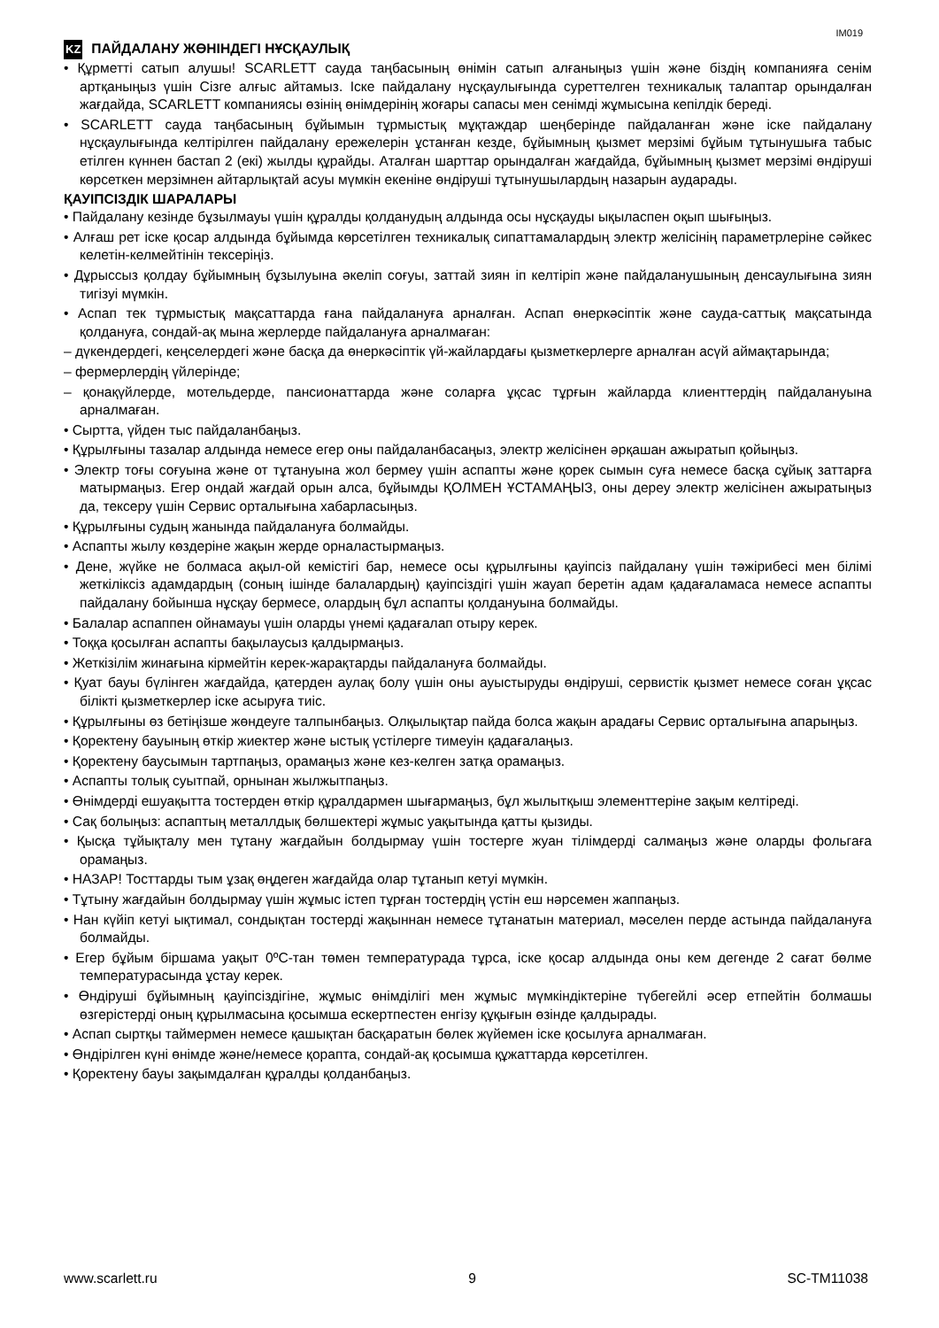IM019
KZ ПАЙДАЛАНУ ЖӨНІНДЕГІ НҰСҚАУЛЫҚ
• Құрметті сатып алушы! SCARLETT сауда таңбасының өнімін сатып алғаныңыз үшін және біздің компанияға сенім артқаныңыз үшін Сізге алғыс айтамыз. Іске пайдалану нұсқаулығында суреттелген техникалық талаптар орындалған жағдайда, SCARLETT компаниясы өзінің өнімдерінің жоғары сапасы мен сенімді жұмысына кепілдік береді.
• SCARLETT сауда таңбасының бұйымын тұрмыстық мұқтаждар шеңберінде пайдаланған және іске пайдалану нұсқаулығында келтірілген пайдалану ережелерін ұстанған кезде, бұйымның қызмет мерзімі бұйым тұтынушыға табыс етілген күннен бастап 2 (екі) жылды құрайды. Аталған шарттар орындалған жағдайда, бұйымның қызмет мерзімі өндіруші көрсеткен мерзімнен айтарлықтай асуы мүмкін екеніне өндіруші тұтынушылардың назарын аударады.
ҚАУІПСІЗДІК ШАРАЛАРЫ
• Пайдалану кезінде бұзылмауы үшін құралды қолданудың алдында осы нұсқауды ықыласпен оқып шығыңыз.
• Алғаш рет іске қосар алдында бұйымда көрсетілген техникалық сипаттамалардың электр желісінің параметрлеріне сәйкес келетін-келмейтінін тексеріңіз.
• Дұрыссыз қолдау бұйымның бұзылуына әкеліп соғуы, заттай зиян іп келтіріп және пайдаланушының денсаулығына зиян тигізуі мүмкін.
• Аспап тек тұрмыстық мақсаттарда ғана пайдалануға арналған. Аспап өнеркәсіптік және сауда-саттық мақсатында қолдануға, сондай-ақ мына жерлерде пайдалануға арналмаған:
– дүкендердегі, кеңселердегі және басқа да өнеркәсіптік үй-жайлардағы қызметкерлерге арналған асүй аймақтарында;
– фермерлердің үйлерінде;
– қонақүйлерде, мотельдерде, пансионаттарда және соларға ұқсас тұрғын жайларда клиенттердің пайдалануына арналмаған.
• Сыртта, үйден тыс пайдаланбаңыз.
• Құрылғыны тазалар алдында немесе егер оны пайдаланбасаңыз, электр желісінен әрқашан ажыратып қойыңыз.
• Электр тоғы соғуына және от тұтануына жол бермеу үшін аспапты және қорек сымын суға немесе басқа сұйық заттарға матырмаңыз. Егер ондай жағдай орын алса, бұйымды ҚОЛМЕН ҰСТАМАҢЫЗ, оны дереу электр желісінен ажыратыңыз да, тексеру үшін Сервис орталығына хабарласыңыз.
• Құрылғыны судың жанында пайдалануға болмайды.
• Аспапты жылу көздеріне жақын жерде орналастырмаңыз.
• Дене, жүйке не болмаса ақыл-ой кемістігі бар, немесе осы құрылғыны қауіпсіз пайдалану үшін тәжірибесі мен білімі жеткіліксіз адамдардың (соның ішінде балалардың) қауіпсіздігі үшін жауап беретін адам қадағаламаса немесе аспапты пайдалану бойынша нұсқау бермесе, олардың бұл аспапты қолдануына болмайды.
• Балалар аспаппен ойнамауы үшін оларды үнемі қадағалап отыру керек.
• Тоққа қосылған аспапты бақылаусыз қалдырмаңыз.
• Жеткізілім жинағына кірмейтін керек-жарақтарды пайдалануға болмайды.
• Қуат бауы бүлінген жағдайда, қатерден аулақ болу үшін оны ауыстыруды өндіруші, сервистік қызмет немесе соған ұқсас білікті қызметкерлер іске асыруға тиіс.
• Құрылғыны өз бетіңізше жөндеуге талпынбаңыз. Олқылықтар пайда болса жақын арадағы Сервис орталығына апарыңыз.
• Қоректену бауының өткір жиектер және ыстық үстілерге тимеуін қадағалаңыз.
• Қоректену баусымын тартпаңыз, орамаңыз және кез-келген затқа орамаңыз.
• Аспапты толық суытпай, орнынан жылжытпаңыз.
• Өнімдерді ешуақытта тостерден өткір құралдармен шығармаңыз, бұл жылытқыш элементтеріне зақым келтіреді.
• Сақ болыңыз: аспаптың металлдық бөлшектері жұмыс уақытында қатты қызиды.
• Қысқа тұйықталу мен тұтану жағдайын болдырмау үшін тостерге жуан тілімдерді салмаңыз және оларды фольгаға орамаңыз.
• НАЗАР! Тосттарды тым ұзақ өңдеген жағдайда олар тұтанып кетуі мүмкін.
• Тұтыну жағдайын болдырмау үшін жұмыс істеп тұрған тостердің үстін еш нәрсемен жаппаңыз.
• Нан күйіп кетуі ықтимал, сондықтан тостерді жақыннан немесе тұтанатын материал, мәселен перде астында пайдалануға болмайды.
• Егер бұйым біршама уақыт 0ºC-тан төмен температурада тұрса, іске қосар алдында оны кем дегенде 2 сағат бөлме температурасында ұстау керек.
• Өндіруші бұйымның қауіпсіздігіне, жұмыс өнімділігі мен жұмыс мүмкіндіктеріне түбегейлі әсер етпейтін болмашы өзгерістерді оның құрылмасына қосымша ескертпестен енгізу құқығын өзінде қалдырады.
• Аспап сыртқы таймермен немесе қашықтан басқаратын бөлек жүйемен іске қосылуға арналмаған.
• Өндірілген күні өнімде және/немесе қорапта, сондай-ақ қосымша құжаттарда көрсетілген.
• Қоректену бауы зақымдалған құралды қолданбаңыз.
www.scarlett.ru 9 SC-TM11038